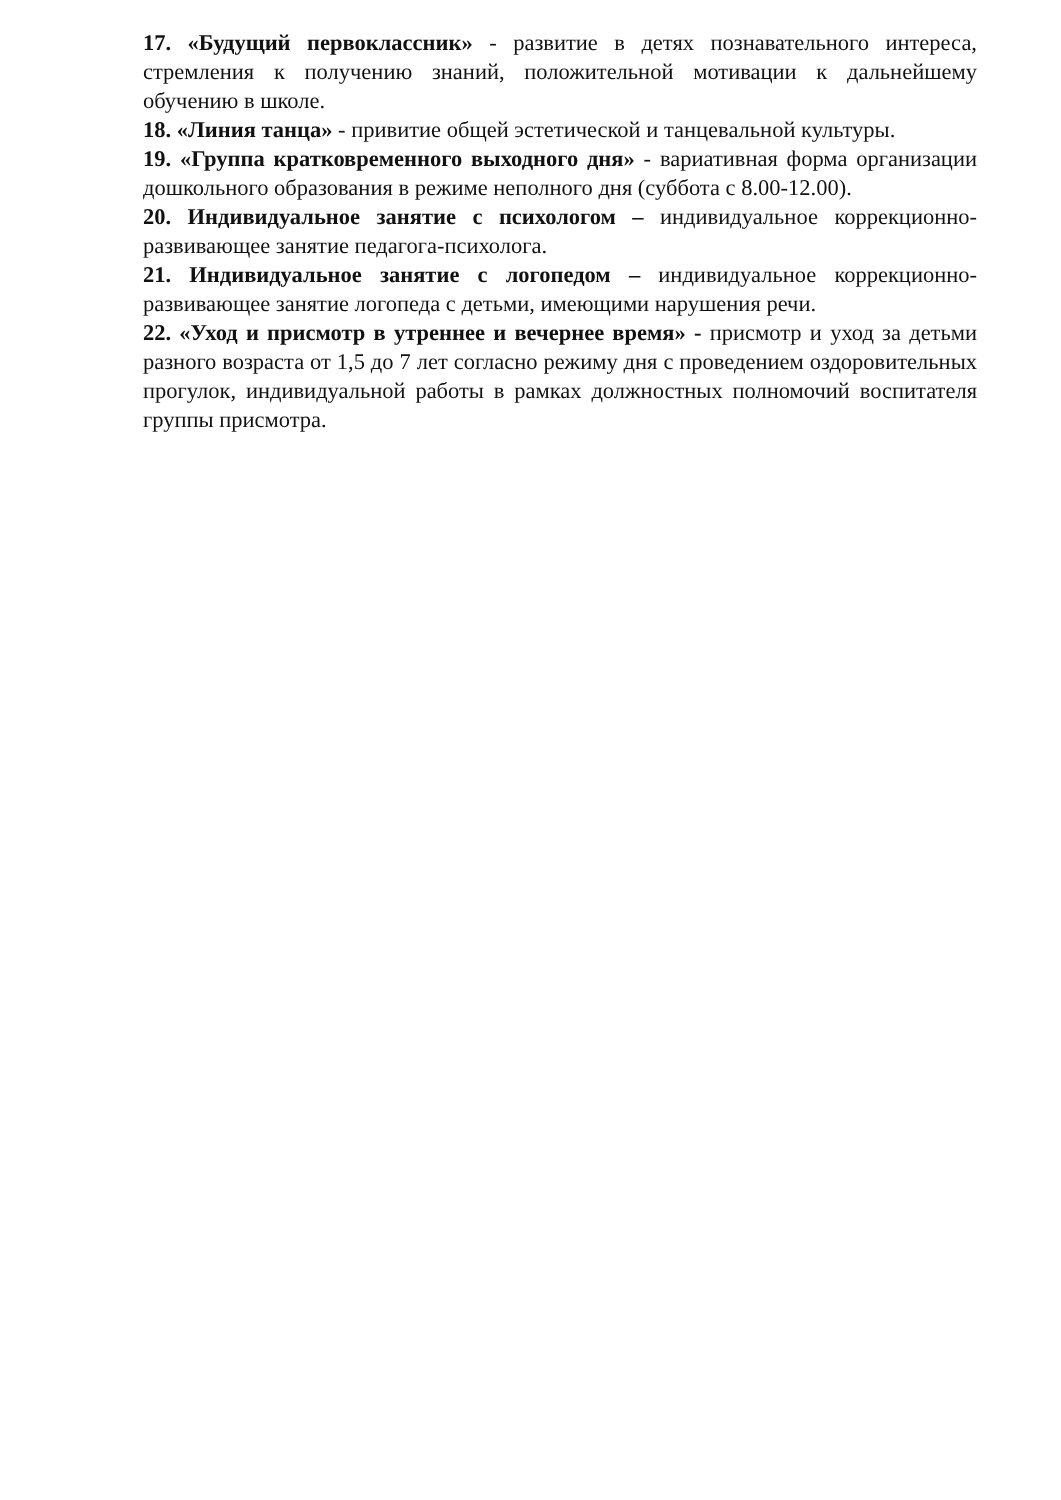17. «Будущий первоклассник» - развитие в детях познавательного интереса, стремления к получению знаний, положительной мотивации к дальнейшему обучению в школе.
18. «Линия танца» - привитие общей эстетической и танцевальной культуры.
19. «Группа кратковременного выходного дня» - вариативная форма организации дошкольного образования в режиме неполного дня (суббота с 8.00-12.00).
20. Индивидуальное занятие с психологом – индивидуальное коррекционно-развивающее занятие педагога-психолога.
21. Индивидуальное занятие с логопедом – индивидуальное коррекционно-развивающее занятие логопеда с детьми, имеющими нарушения речи.
22. «Уход и присмотр в утреннее и вечернее время» - присмотр и уход за детьми разного возраста от 1,5 до 7 лет согласно режиму дня с проведением оздоровительных прогулок, индивидуальной работы в рамках должностных полномочий воспитателя группы присмотра.